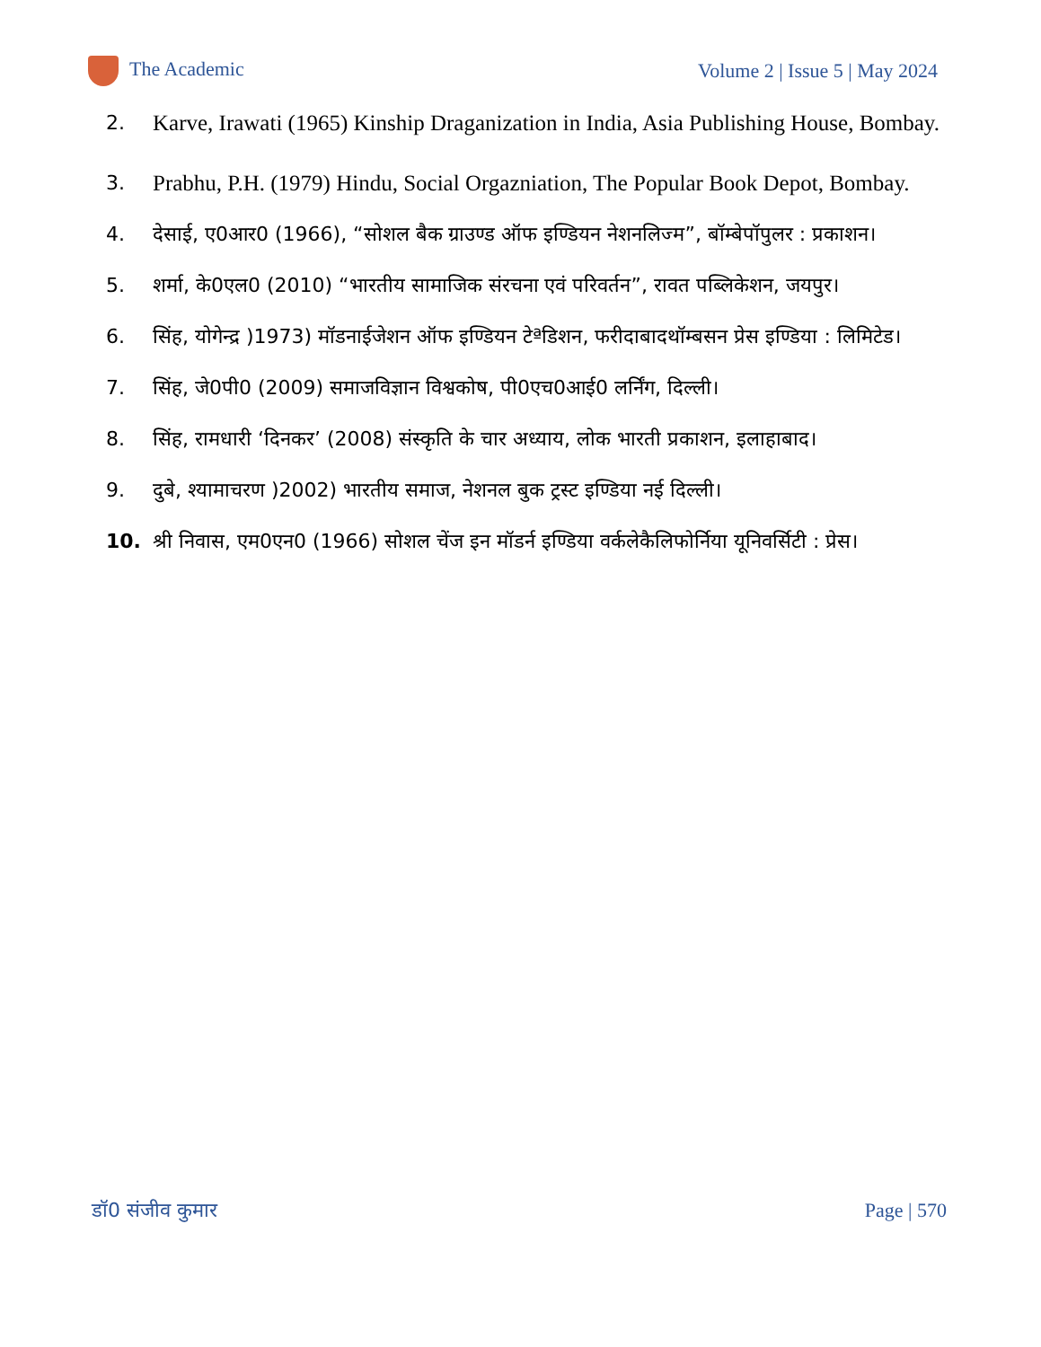The Academic Volume 2 | Issue 5 | May 2024
2. Karve, Irawati (1965) Kinship Draganization in India, Asia Publishing House, Bombay.
3. Prabhu, P.H. (1979) Hindu, Social Orgazniation, The Popular Book Depot, Bombay.
4. देसाई, ए0आर0 (1966), “सोशल बैक ग्राउण्ड ऑफ इण्डियन नेशनलिज्म”, बॉम्बेपॉपुलर : प्रकाशन।
5. शर्मा, के0एल0 (2010) “भारतीय सामाजिक संरचना एवं परिवर्तन”, रावत पब्लिकेशन, जयपुर।
6. सिंह, योगेन्द्र )1973) मॉडनाईजेशन ऑफ इण्डियन टेªडिशन, फरीदाबादथॉम्बसन प्रेस इण्डिया : लिमिटेड।
7. सिंह, जे0पी0 (2009) समाजविज्ञान विश्वकोष, पी0एच0आई0 लर्निंग, दिल्ली।
8. सिंह, रामधारी ‘दिनकर’ (2008) संस्कृति के चार अध्याय, लोक भारती प्रकाशन, इलाहाबाद।
9. दुबे, श्यामाचरण )2002) भारतीय समाज, नेशनल बुक ट्रस्ट इण्डिया नई दिल्ली।
10. श्री निवास, एम0एन0 (1966) सोशल चेंज इन मॉडर्न इण्डिया वर्कलेकैलिफोर्निया यूनिवर्सिटी : प्रेस।
डॉ0 संजीव कुमार Page | 570